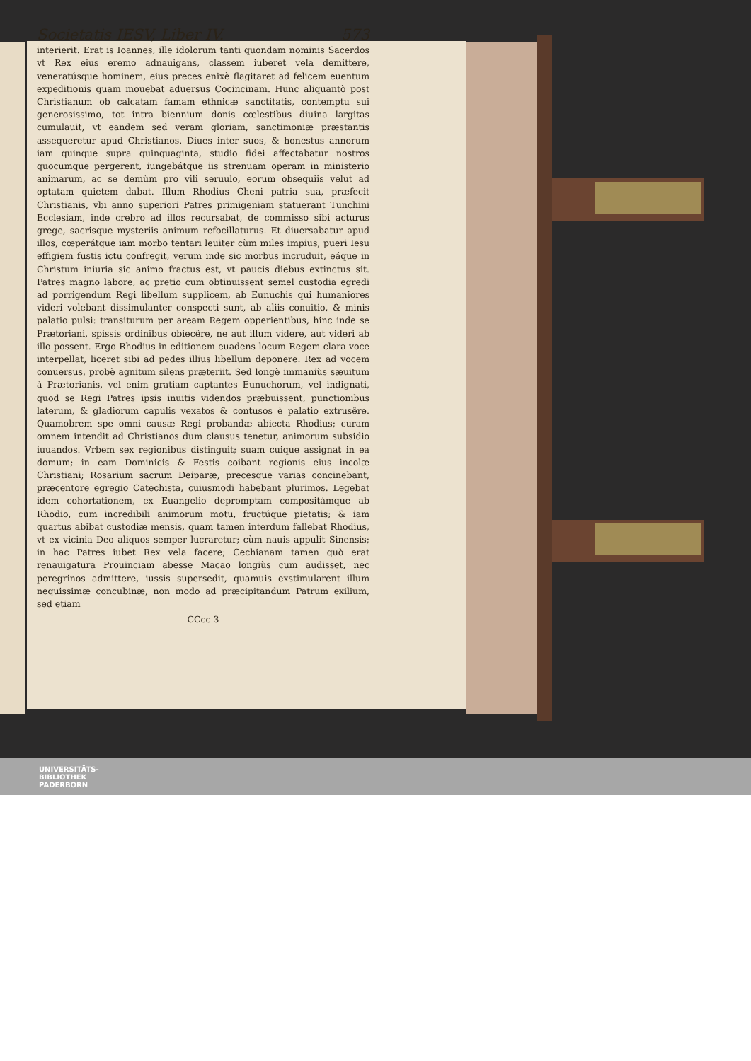Societatis IESV, Liber IV. 573
interierit. Erat is Ioannes, ille idolorum tanti quondam nominis Sacerdos vt Rex eius eremo adnauigans, classem iuberet vela demittere, veneratúsque hominem, eius preces enixè flagitaret ad felicem euentum expeditionis quam mouebat aduersus Cocincinam. Hunc aliquantò post Christianum ob calcatam famam ethnicæ sanctitatis, contemptu sui generosissimo, tot intra biennium donis cœlestibus diuina largitas cumulauit, vt eandem sed veram gloriam, sanctimoniæ præstantis assequeretur apud Christianos. Diues inter suos, & honestus annorum iam quinque supra quinquaginta, studio fidei affectabatur nostros quocumque pergerent, iungebátque iis strenuam operam in ministerio animarum, ac se demùm pro vili seruulo, eorum obsequiis velut ad optatam quietem dabat. Illum Rhodius Cheni patria sua, præfecit Christianis, vbi anno superiori Patres primigeniam statuerant Tunchini Ecclesiam, inde crebro ad illos recursabat, de commisso sibi acturus grege, sacrisque mysteriis animum refocillaturus. Et diuersabatur apud illos, cœperátque iam morbo tentari leuiter cùm miles impius, pueri Iesu effigiem fustis ictu confregit, verum inde sic morbus incruduit, eáque in Christum iniuria sic animo fractus est, vt paucis diebus extinctus sit. Patres magno labore, ac pretio cum obtinuissent semel custodia egredi ad porrigendum Regi libellum supplicem, ab Eunuchis qui humaniores videri volebant dissimulanter conspecti sunt, ab aliis conuitio, & minis palatio pulsi: transiturum per aream Regem opperientibus, hinc inde se Prætoriani, spissis ordinibus obiecêre, ne aut illum videre, aut videri ab illo possent. Ergo Rhodius in editionem euadens locum Regem clara voce interpellat, liceret sibi ad pedes illius libellum deponere. Rex ad vocem conuersus, probè agnitum silens præteriit. Sed longè immaniùs sæuitum à Prætorianis, vel enim gratiam captantes Eunuchorum, vel indignati, quod se Regi Patres ipsis inuitis videndos præbuissent, punctionibus laterum, & gladiorum capulis vexatos & contusos è palatio extrusêre. Quamobrem spe omni causæ Regi probandæ abiecta Rhodius; curam omnem intendit ad Christianos dum clausus tenetur, animorum subsidio iuuandos. Vrbem sex regionibus distinguit; suam cuique assignat in ea domum; in eam Dominicis & Festis coibant regionis eius incolæ Christiani; Rosarium sacrum Deiparæ, precesque varias concinebant, præcentore egregio Catechista, cuiusmodi habebant plurimos. Legebat idem cohortationem, ex Euangelio depromptam compositámque ab Rhodio, cum incredibili animorum motu, fructúque pietatis; & iam quartus abibat custodiæ mensis, quam tamen interdum fallebat Rhodius, vt ex vicinia Deo aliquos semper lucraretur; cùm nauis appulit Sinensis; in hac Patres iubet Rex vela facere; Cechianam tamen quò erat renauigatura Prouinciam abesse Macao longiùs cum audisset, nec peregrinos admittere, iussis supersedit, quamuis exstimularent illum nequissimæ concubinæ, non modo ad præcipitandum Patrum exilium, sed etiam
CCcc 3
UNIVERSITÄTS-
BIBLIOTHEK
PADERBORN